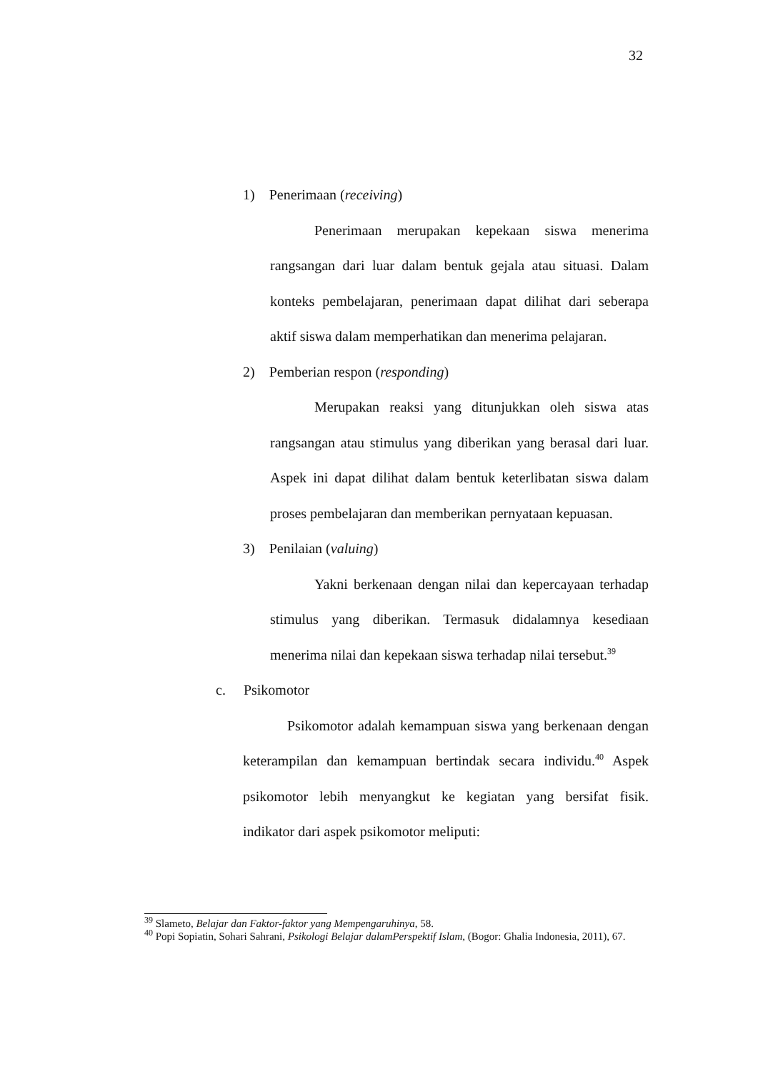32
1) Penerimaan (receiving)
Penerimaan merupakan kepekaan siswa menerima rangsangan dari luar dalam bentuk gejala atau situasi. Dalam konteks pembelajaran, penerimaan dapat dilihat dari seberapa aktif siswa dalam memperhatikan dan menerima pelajaran.
2) Pemberian respon (responding)
Merupakan reaksi yang ditunjukkan oleh siswa atas rangsangan atau stimulus yang diberikan yang berasal dari luar. Aspek ini dapat dilihat dalam bentuk keterlibatan siswa dalam proses pembelajaran dan memberikan pernyataan kepuasan.
3) Penilaian (valuing)
Yakni berkenaan dengan nilai dan kepercayaan terhadap stimulus yang diberikan. Termasuk didalamnya kesediaan menerima nilai dan kepekaan siswa terhadap nilai tersebut.<sup>39</sup>
c. Psikomotor
Psikomotor adalah kemampuan siswa yang berkenaan dengan keterampilan dan kemampuan bertindak secara individu.<sup>40</sup> Aspek psikomotor lebih menyangkut ke kegiatan yang bersifat fisik. indikator dari aspek psikomotor meliputi:
<sup>39</sup> Slameto, Belajar dan Faktor-faktor yang Mempengaruhinya, 58.
<sup>40</sup> Popi Sopiatin, Sohari Sahrani, Psikologi Belajar dalamPerspektif Islam, (Bogor: Ghalia Indonesia, 2011), 67.